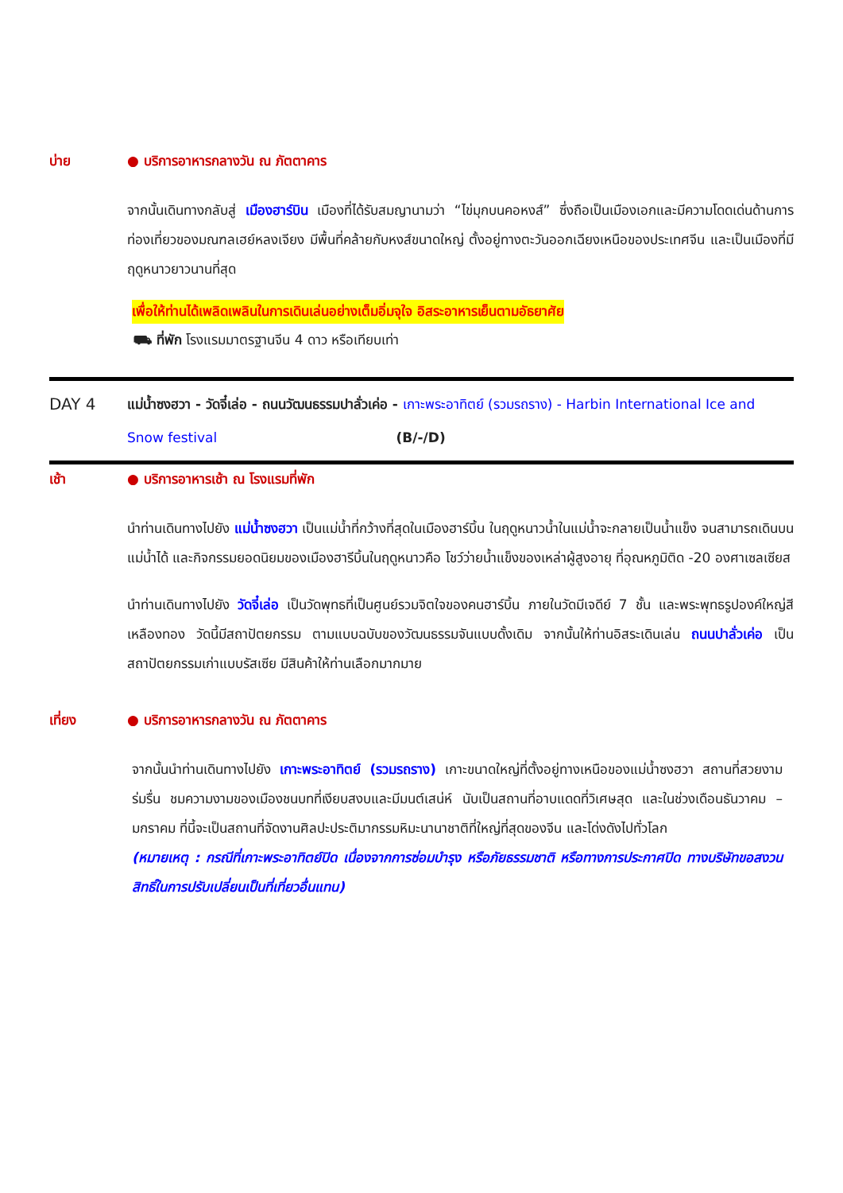บ่าย ● บริการอาหารกลางวัน ณ ภัตตาคาร
จากนั้นเดินทางกลับสู่ เมืองฮาร์บิน เมืองที่ได้รับสมญานามว่า “ไข่มุกบนคอหงส์” ซึ่งถือเป็นเมืองเอกและมีความโดดเด่นด้านการท่องเที่ยวของมณฑลเฮย์หลงเจียง มีพื้นที่คล้ายกับหงส์ขนาดใหญ่ ตั้งอยู่ทางตะวันออกเฉียงเหนือของประเทศจีน และเป็นเมืองที่มีฤดูหนาวยาวนานที่สุด
เพื่อให้ท่านได้เพลิดเพลินในการเดินเล่นอย่างเต็มอิ่มจุใจ อิสระอาหารเย็นตามอัธยาศัย
⛟ ที่พัก โรงแรมมาตรฐานจีน 4 ดาว หรือเทียบเท่า
DAY 4
แม่น้ำซงฮวา - วัดจี๋เล่อ - ถนนวัฒนธรรมปาลั่วเค่อ - เกาะพระอาทิตย์ (รวมรถราง) - Harbin International Ice and Snow festival (B/-/D)
เช้า ● บริการอาหารเช้า ณ โรงแรมที่พัก
นำท่านเดินทางไปยัง แม่น้ำซงฮวา เป็นแม่น้ำที่กว้างที่สุดในเมืองฮาร์บิ้น ในฤดูหนาวน้ำในแม่น้ำจะกลายเป็นน้ำแข็ง จนสามารถเดินบนแม่น้ำได้ และกิจกรรมยอดนิยมของเมืองฮารีบิ้นในฤดูหนาวคือ โชว์ว่ายน้ำแข็งของเหล่าผู้สูงอายุ ที่อุณหภูมิติด -20 องศาเซลเซียส
นำท่านเดินทางไปยัง วัดจี๋เล่อ เป็นวัดพุทธที่เป็นศูนย์รวมจิตใจของคนฮาร์บิ้น ภายในวัดมีเจดีย์ 7 ชั้น และพระพุทธรูปองค์ใหญ่สีเหลืองทอง วัดนี้มีสถาปัตยกรรม ตามแบบฉบับของวัฒนธรรมจันแบบดั้งเดิม จากนั้นให้ท่านอิสระเดินเล่น ถนนปาลั่วเค่อ เป็นสถาปัตยกรรมเก่าแบบรัสเซีย มีสินค้าให้ท่านเลือกมากมาย
เที่ยง ● บริการอาหารกลางวัน ณ ภัตตาคาร
จากนั้นนำท่านเดินทางไปยัง เกาะพระอาทิตย์ (รวมรถราง) เกาะขนาดใหญ่ที่ตั้งอยู่ทางเหนือของแม่น้ำซงฮวา สถานที่สวยงามร่มรื่น ชมความงามของเมืองชนบทที่เงียบสงบและมีมนต์เสน่ห์ นับเป็นสถานที่อาบแดดที่วิเศษสุด และในช่วงเดือนธันวาคม – มกราคม ที่นี้จะเป็นสถานที่จัดงานศิลปะประติมากรรมหิมะนานาชาติที่ใหญ่ที่สุดของจีน และโด่งดังไปทั่วโลก
(หมายเหตุ : กรณีที่เกาะพระอาทิตย์ปิด เนื่องจากการซ่อมบำรุง หรือภัยธรรมชาติ หรือทางการประกาศปิด ทางบริษัทขอสงวนสิทธิ์ในการปรับเปลี่ยนเป็นที่เที่ยวอื่นแทน)